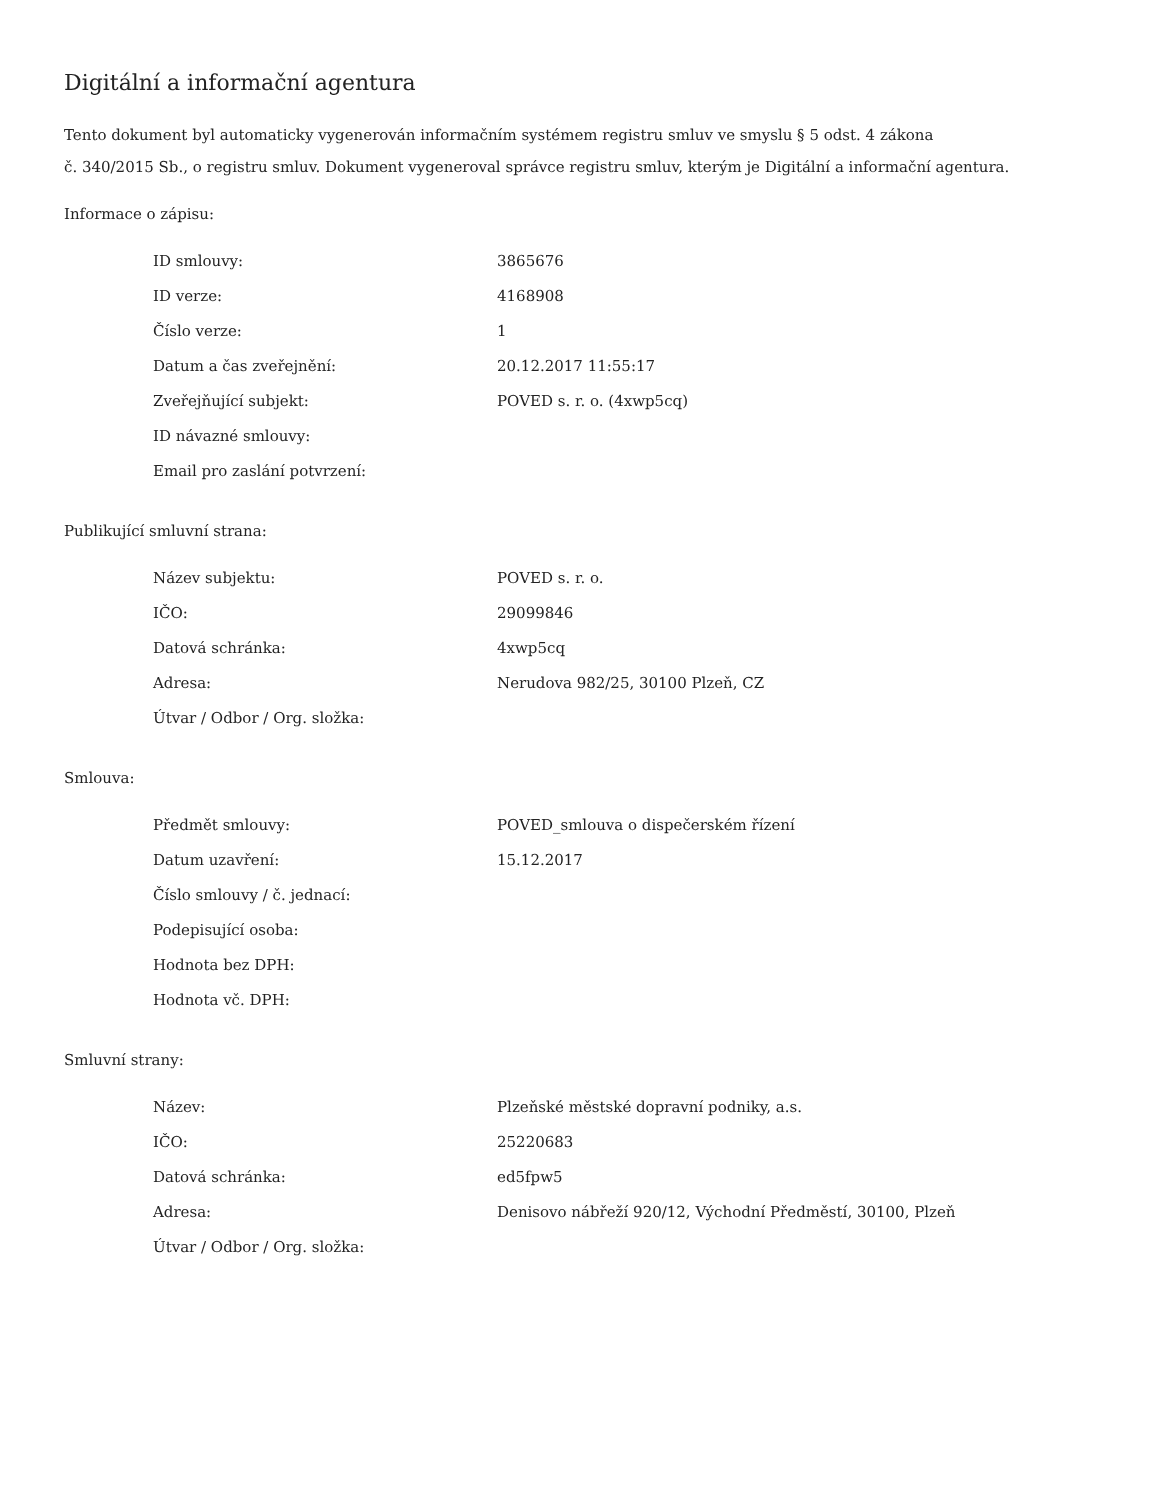Digitální a informační agentura
Tento dokument byl automaticky vygenerován informačním systémem registru smluv ve smyslu § 5 odst. 4 zákona
č. 340/2015 Sb., o registru smluv. Dokument vygeneroval správce registru smluv, kterým je Digitální a informační agentura.
Informace o zápisu:
| ID smlouvy: | 3865676 |
| ID verze: | 4168908 |
| Číslo verze: | 1 |
| Datum a čas zveřejnění: | 20.12.2017 11:55:17 |
| Zveřejňující subjekt: | POVED s. r. o. (4xwp5cq) |
| ID návazné smlouvy: | |
| Email pro zaslání potvrzení: | |
Publikující smluvní strana:
| Název subjektu: | POVED s. r. o. |
| IČO: | 29099846 |
| Datová schránka: | 4xwp5cq |
| Adresa: | Nerudova 982/25, 30100 Plzeň, CZ |
| Útvar / Odbor / Org. složka: | |
Smlouva:
| Předmět smlouvy: | POVED_smlouva o dispečerském řízení |
| Datum uzavření: | 15.12.2017 |
| Číslo smlouvy / č. jednací: | |
| Podepisující osoba: | |
| Hodnota bez DPH: | |
| Hodnota vč. DPH: | |
Smluvní strany:
| Název: | Plzeňské městské dopravní podniky, a.s. |
| IČO: | 25220683 |
| Datová schránka: | ed5fpw5 |
| Adresa: | Denisovo nábřeží 920/12, Východní Předměstí, 30100, Plzeň |
| Útvar / Odbor / Org. složka: | |